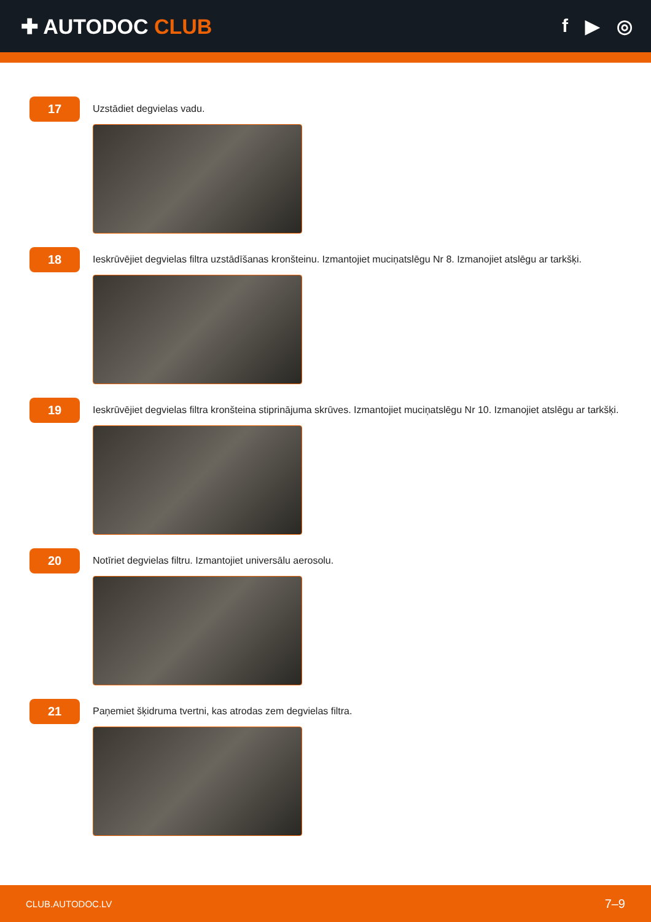✚ AUTODOC CLUB f ▶ ◎
17
Uzstādiet degvielas vadu.
18
Ieskrūvējiet degvielas filtra uzstādīšanas kronšteinu. Izmantojiet muciņatslēgu Nr 8. Izmanojiet atslēgu ar tarkšķi.
19
Ieskrūvējiet degvielas filtra kronšteina stiprinājuma skrūves. Izmantojiet muciņatslēgu Nr 10. Izmanojiet atslēgu ar tarkšķi.
20
Notīriet degvielas filtru. Izmantojiet universālu aerosolu.
21
Paņemiet šķidruma tvertni, kas atrodas zem degvielas filtra.
CLUB.AUTODOC.LV 7–9